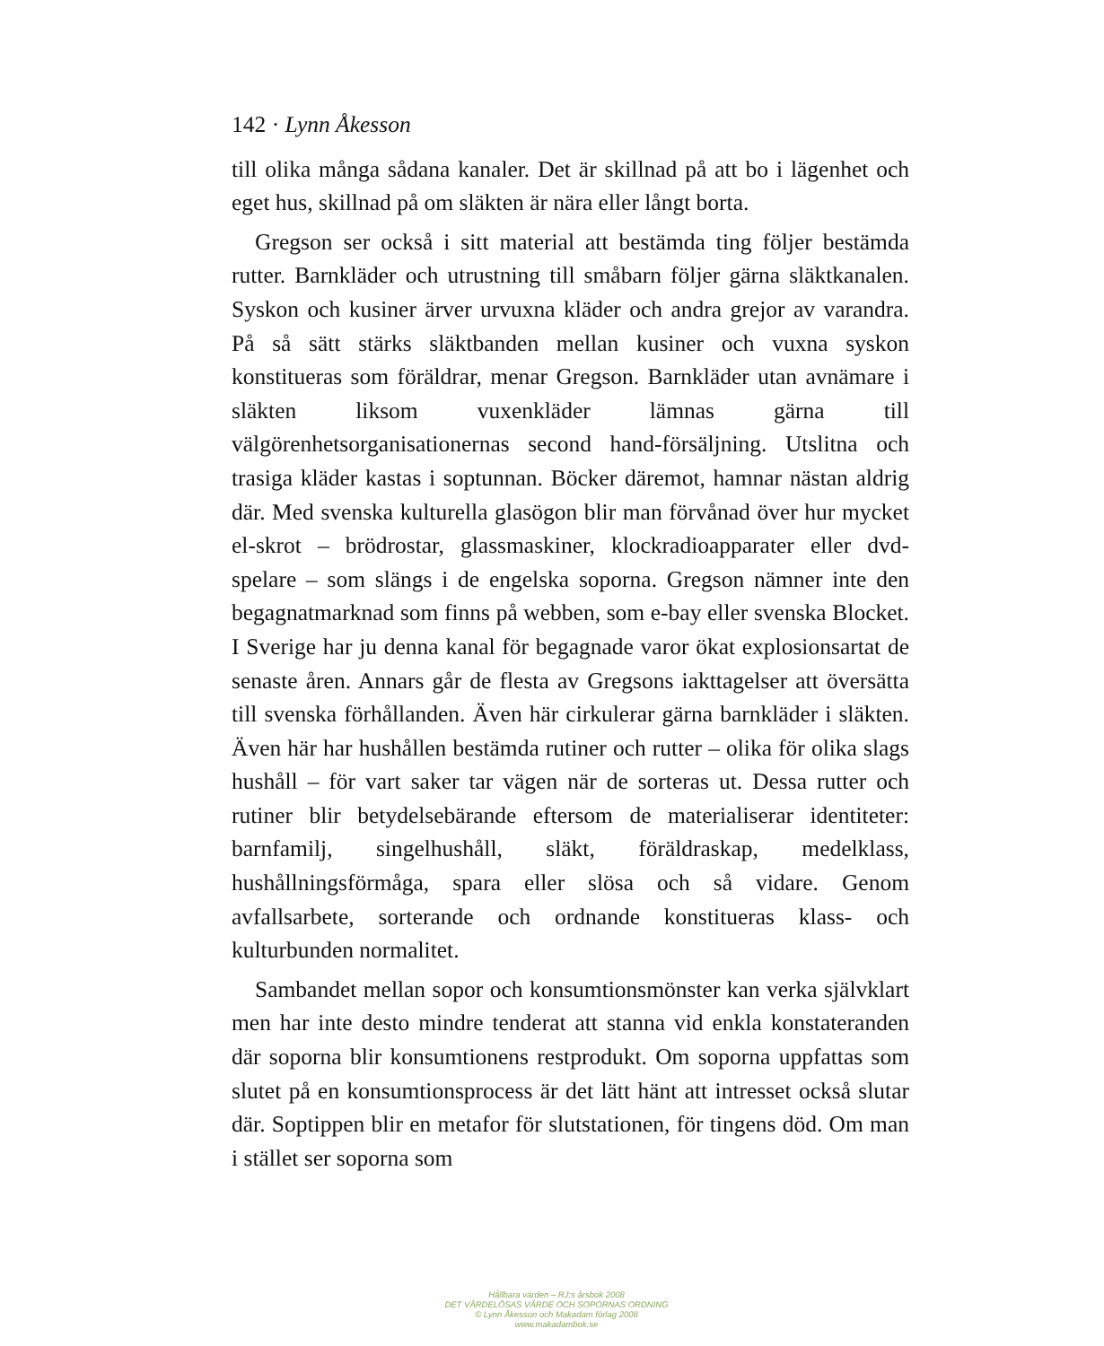142 · Lynn Åkesson
till olika många sådana kanaler. Det är skillnad på att bo i lägenhet och eget hus, skillnad på om släkten är nära eller långt borta.
Gregson ser också i sitt material att bestämda ting följer bestämda rutter. Barnkläder och utrustning till småbarn följer gärna släktkanalen. Syskon och kusiner ärver urvuxna kläder och andra grejor av varandra. På så sätt stärks släktbanden mellan kusiner och vuxna syskon konstitueras som föräldrar, menar Gregson. Barnkläder utan avnämare i släkten liksom vuxenkläder lämnas gärna till välgörenhetsorganisationernas second hand-försäljning. Utslitna och trasiga kläder kastas i soptunnan. Böcker däremot, hamnar nästan aldrig där. Med svenska kulturella glasögon blir man förvånad över hur mycket el-skrot – brödrostar, glassmaskiner, klockradioapparater eller dvd-spelare – som slängs i de engelska soporna. Gregson nämner inte den begagnatmarknad som finns på webben, som e-bay eller svenska Blocket. I Sverige har ju denna kanal för begagnade varor ökat explosionsartat de senaste åren. Annars går de flesta av Gregsons iakttagelser att översätta till svenska förhållanden. Även här cirkulerar gärna barnkläder i släkten. Även här har hushållen bestämda rutiner och rutter – olika för olika slags hushåll – för vart saker tar vägen när de sorteras ut. Dessa rutter och rutiner blir betydelsebärande eftersom de materialiserar identiteter: barnfamilj, singelhushåll, släkt, föräldraskap, medelklass, hushållningsförmåga, spara eller slösa och så vidare. Genom avfallsarbete, sorterande och ordnande konstitueras klass- och kulturbunden normalitet.
Sambandet mellan sopor och konsumtionsmönster kan verka självklart men har inte desto mindre tenderat att stanna vid enkla konstateranden där soporna blir konsumtionens restprodukt. Om soporna uppfattas som slutet på en konsumtionsprocess är det lätt hänt att intresset också slutar där. Soptippen blir en metafor för slutstationen, för tingens död. Om man i stället ser soporna som
Hållbara värden – RJ:s årsbok 2008
DET VÄRDELÖSAS VÄRDE OCH SOPORNAS ORDNING
© Lynn Åkesson och Makadam förlag 2008
www.makadambok.se